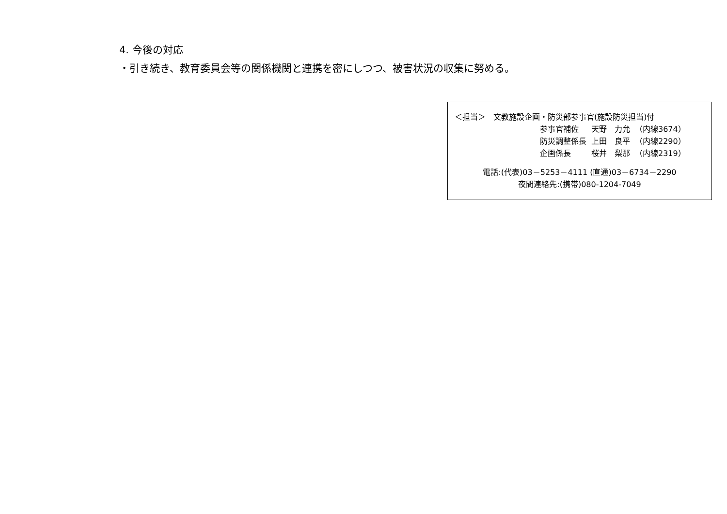4. 今後の対応
・引き続き、教育委員会等の関係機関と連携を密にしつつ、被害状況の収集に努める。
＜担当＞　文教施設企画・防災部参事官(施設防災担当)付
| 参事官補佐 | 天野 力允 | （内線3674） |
| 防災調整係長 | 上田 良平 | （内線2290） |
| 企画係長 | 桜井 梨那 | （内線2319） |
電話:(代表)03－5253－4111 (直通)03－6734－2290
夜間連絡先:(携帯)080-1204-7049